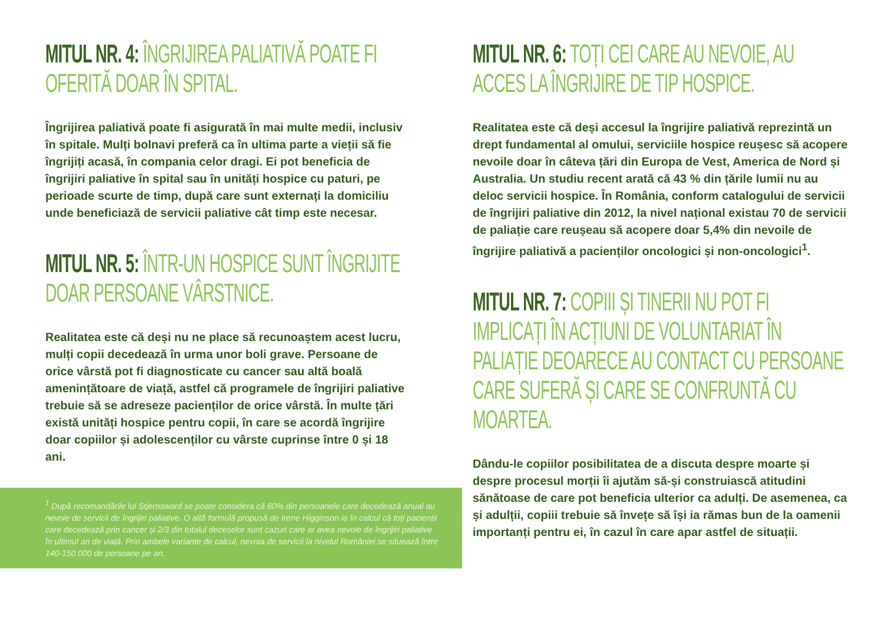MITUL NR. 4: ÎNGRIJIREA PALIATIVĂ POATE FI OFERITĂ DOAR ÎN SPITAL.
Îngrijirea paliativă poate fi asigurată în mai multe medii, inclusiv în spitale. Mulți bolnavi preferă ca în ultima parte a vieții să fie îngrijiți acasă, în compania celor dragi. Ei pot beneficia de îngrijiri paliative în spital sau în unități hospice cu paturi, pe perioade scurte de timp, după care sunt externați la domiciliu unde beneficiază de servicii paliative cât timp este necesar.
MITUL NR. 5: ÎNTR-UN HOSPICE SUNT ÎNGRIJITE DOAR PERSOANE VÂRSTNICE.
Realitatea este că deși nu ne place să recunoaștem acest lucru, mulți copii decedează în urma unor boli grave. Persoane de orice vârstă pot fi diagnosticate cu cancer sau altă boală amenințătoare de viață, astfel că programele de îngrijiri paliative trebuie să se adreseze pacienților de orice vârstă. În multe țări există unități hospice pentru copii, în care se acordă îngrijire doar copiilor și adolescenților cu vârste cuprinse între 0 și 18 ani.
<sup>1</sup> După recomandările lui Stjernsward se poate considera că 60% din persoanele care decedează anual au nevoie de servicii de îngrijiri paliative. O altă formulă propusă de Irene Higginson ia în calcul că toți pacienții care decedează prin cancer și 2/3 din totalul deceselor sunt cazuri care ar avea nevoie de îngrijiri paliative în ultimul an de viață. Prin ambele variante de calcul, nevoia de servicii la nivelul României se situează între 140-150.000 de persoane pe an.
MITUL NR. 6: TOȚI CEI CARE AU NEVOIE, AU ACCES LA ÎNGRIJIRE DE TIP HOSPICE.
Realitatea este că deși accesul la îngrijire paliativă reprezintă un drept fundamental al omului, serviciile hospice reușesc să acopere nevoile doar în câteva țări din Europa de Vest, America de Nord și Australia. Un studiu recent arată că 43 % din țările lumii nu au deloc servicii hospice. În România, conform catalogului de servicii de îngrijiri paliative din 2012, la nivel național existau 70 de servicii de paliație care reușeau să acopere doar 5,4% din nevoile de îngrijire paliativă a pacienților oncologici și non-oncologici<sup>1</sup>.
MITUL NR. 7: COPIII ȘI TINERII NU POT FI IMPLICAȚI ÎN ACȚIUNI DE VOLUNTARIAT ÎN PALIAȚIE DEOARECE AU CONTACT CU PERSOANE CARE SUFERĂ ȘI CARE SE CONFRUNTĂ CU MOARTEA.
Dându-le copiilor posibilitatea de a discuta despre moarte și despre procesul morții îi ajutăm să-și construiască atitudini sănătoase de care pot beneficia ulterior ca adulți. De asemenea, ca și adulții, copiii trebuie să învețe să își ia rămas bun de la oamenii importanți pentru ei, în cazul în care apar astfel de situații.